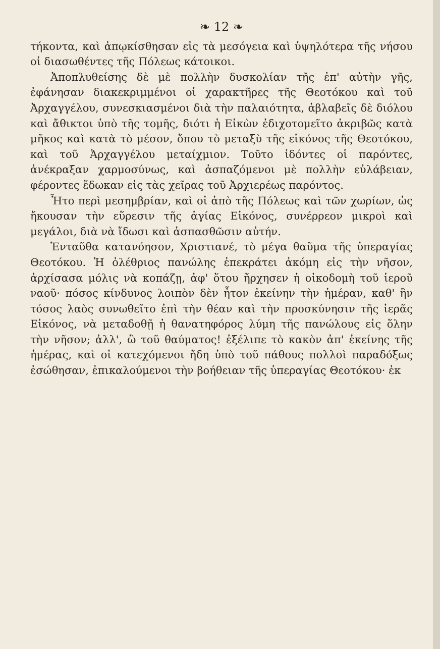❧ 12 ❧
τήκοντα, καὶ ἀπῳκίσθησαν εἰς τὰ μεσόγεια καὶ ὑψηλότερα τῆς νήσου οἱ διασωθέντες τῆς Πόλεως κάτοικοι.
Ἀποπλυθείσης δὲ μὲ πολλὴν δυσκολίαν τῆς ἐπ' αὐτὴν γῆς, ἐφάνησαν διακεκριμμένοι οἱ χαρακτῆρες τῆς Θεοτόκου καὶ τοῦ Ἀρχαγγέλου, συνεσκιασμένοι διὰ τὴν παλαιότητα, ἀβλαβεῖς δὲ διόλου καὶ ἄθικτοι ὑπὸ τῆς τομῆς, διότι ἡ Εἰκὼν ἐδιχοτομεῖτο ἀκριβῶς κατὰ μῆκος καὶ κατὰ τὸ μέσον, ὅπου τὸ μεταξὺ τῆς εἰκόνος τῆς Θεοτόκου, καὶ τοῦ Ἀρχαγγέλου μεταίχμιον. Τοῦτο ἰδόντες οἱ παρόντες, ἀνέκραξαν χαρμοσύνως, καὶ ἀσπαζόμενοι μὲ πολλὴν εὐλάβειαν, φέροντες ἔδωκαν εἰς τὰς χεῖρας τοῦ Ἀρχιερέως παρόντος.
Ἦτο περὶ μεσημβρίαν, καὶ οἱ ἀπὸ τῆς Πόλεως καὶ τῶν χωρίων, ὡς ἤκουσαν τὴν εὕρεσιν τῆς ἁγίας Εἰκόνος, συνέρρεον μικροὶ καὶ μεγάλοι, διὰ νὰ ἴδωσι καὶ ἀσπασθῶσιν αὐτήν.
Ἐνταῦθα κατανόησον, Χριστιανέ, τὸ μέγα θαῦμα τῆς ὑπεραγίας Θεοτόκου. Ἡ ὀλέθριος πανώλης ἐπεκράτει ἀκόμη εἰς τὴν νῆσον, ἀρχίσασα μόλις νὰ κοπάζῃ, ἀφ' ὅτου ἤρχησεν ἡ οἰκοδομὴ τοῦ ἱεροῦ ναοῦ· πόσος κίνδυνος λοιπὸν δὲν ἦτον ἐκείνην τὴν ἡμέραν, καθ' ἣν τόσος λαὸς συνωθεῖτο ἐπὶ τὴν θέαν καὶ τὴν προσκύνησιν τῆς ἱερᾶς Εἰκόνος, νὰ μεταδοθῇ ἡ θανατηφόρος λύμη τῆς πανώλους εἰς ὅλην τὴν νῆσον; ἀλλ', ὢ τοῦ θαύματος! ἐξέλιπε τὸ κακὸν ἀπ' ἐκείνης τῆς ἡμέρας, καὶ οἱ κατεχόμενοι ἤδη ὑπὸ τοῦ πάθους πολλοὶ παραδόξως ἐσώθησαν, ἐπικαλούμενοι τὴν βοήθειαν τῆς ὑπεραγίας Θεοτόκου· ἐκ